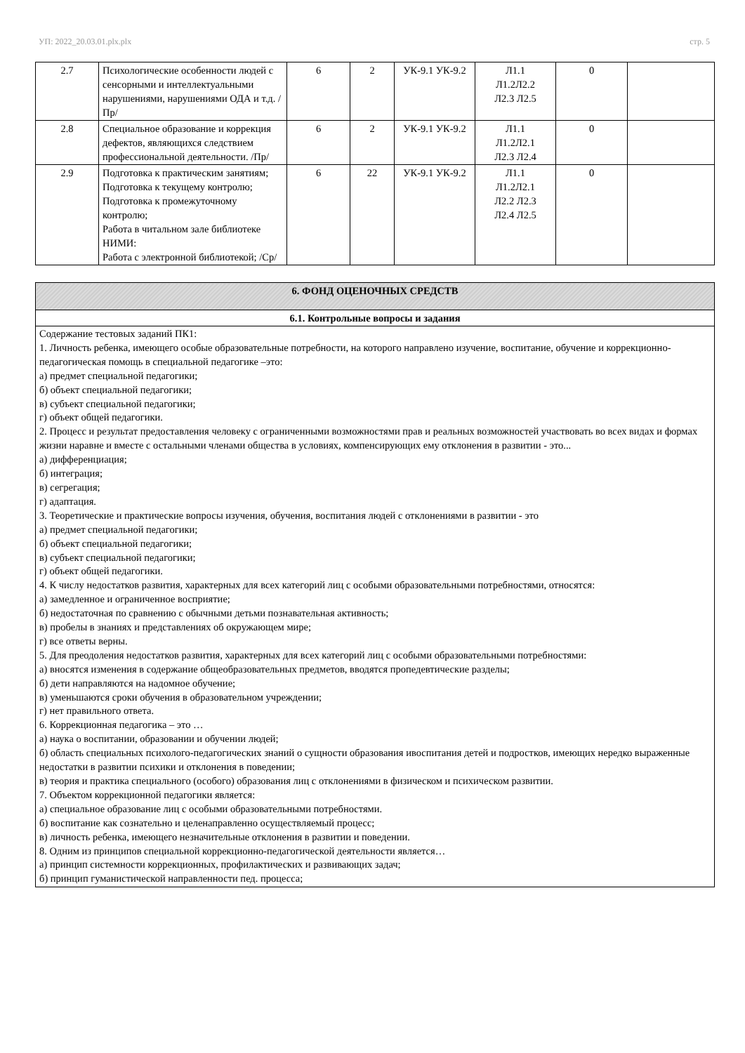УП: 2022_20.03.01.plx.plx стр. 5
| 2.7 | Психологические особенности людей с сенсорными и интеллектуальными нарушениями, нарушениями ОДА и т.д. /Пр/ | 6 | 2 | УК-9.1 УК-9.2 | Л1.1 Л1.2Л2.2 Л2.3 Л2.5 | 0 | |
| 2.8 | Специальное образование и коррекция дефектов, являющихся следствием профессиональной деятельности. /Пр/ | 6 | 2 | УК-9.1 УК-9.2 | Л1.1 Л1.2Л2.1 Л2.3 Л2.4 | 0 | |
| 2.9 | Подготовка к практическим занятиям; Подготовка к текущему контролю; Подготовка к промежуточному контролю; Работа в читальном зале библиотеке НИМИ: Работа с электронной библиотекой; /Ср/ | 6 | 22 | УК-9.1 УК-9.2 | Л1.1 Л1.2Л2.1 Л2.2 Л2.3 Л2.4 Л2.5 | 0 | |
| 6. ФОНД ОЦЕНОЧНЫХ СРЕДСТВ |
| 6.1. Контрольные вопросы и задания |
| Содержание тестовых заданий ПК1: 1. Личность ребенка, имеющего особые образовательные потребности, на которого направлено изучение, воспитание, обучение и коррекционно-педагогическая помощь в специальной педагогике –это: а) предмет специальной педагогики; б) объект специальной педагогики; в) субъект специальной педагогики; г) объект общей педагогики. 2. Процесс и результат предоставления человеку с ограниченными возможностями прав и реальных возможностей участвовать во всех видах и формах жизни наравне и вместе с остальными членами общества в условиях, компенсирующих ему отклонения в развитии - это... а) дифференциация; б) интеграция; в) сегрегация; г) адаптация. 3. Теоретические и практические вопросы изучения, обучения, воспитания людей с отклонениями в развитии - это а) предмет специальной педагогики; б) объект специальной педагогики; в) субъект специальной педагогики; г) объект общей педагогики. 4. К числу недостатков развития, характерных для всех категорий лиц с особыми образовательными потребностями, относятся: а) замедленное и ограниченное восприятие; б) недостаточная по сравнению с обычными детьми познавательная активность; в) пробелы в знаниях и представлениях об окружающем мире; г) все ответы верны. 5. Для преодоления недостатков развития, характерных для всех категорий лиц с особыми образовательными потребностями: а) вносятся изменения в содержание общеобразовательных предметов, вводятся пропедевтические разделы; б) дети направляются на надомное обучение; в) уменьшаются сроки обучения в образовательном учреждении; г) нет правильного ответа. 6. Коррекционная педагогика – это … а) наука о воспитании, образовании и обучении людей; б) область специальных психолого-педагогических знаний о сущности образования ивоспитания детей и подростков, имеющих нередко выраженные недостатки в развитии психики и отклонения в поведении; в) теория и практика специального (особого) образования лиц с отклонениями в физическом и психическом развитии. 7. Объектом коррекционной педагогики является: а) специальное образование лиц с особыми образовательными потребностями. б) воспитание как сознательно и целенаправленно осуществляемый процесс; в) личность ребенка, имеющего незначительные отклонения в развитии и поведении. 8. Одним из принципов специальной коррекционно-педагогической деятельности является… а) принцип системности коррекционных, профилактических и развивающих задач; б) принцип гуманистической направленности пед. процесса; |